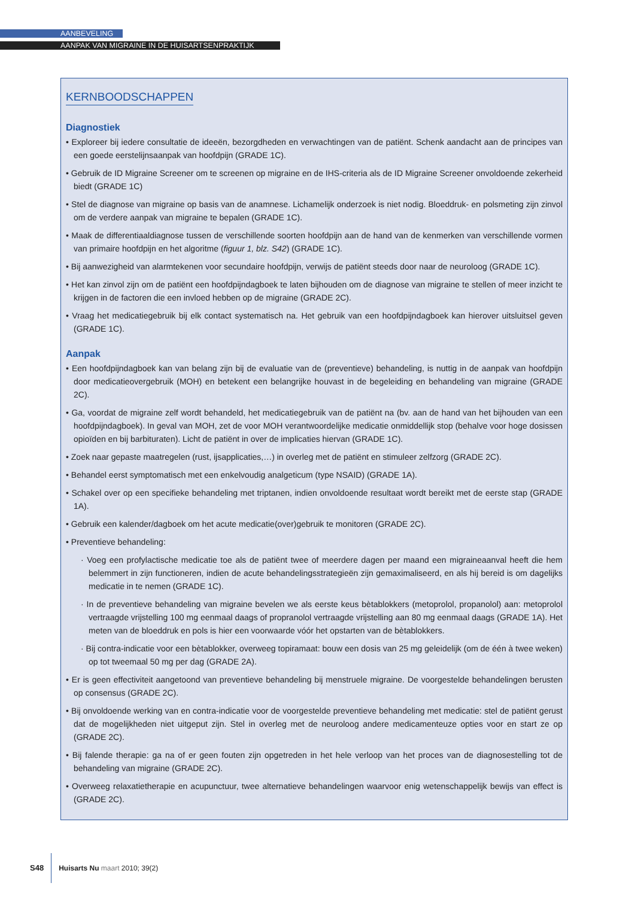AANBEVELING
AANPAK VAN MIGRAINE IN DE HUISARTSENPRAKTIJK
KERNBOODSCHAPPEN
Diagnostiek
• Exploreer bij iedere consultatie de ideeën, bezorgdheden en verwachtingen van de patiënt. Schenk aandacht aan de principes van een goede eerstelijnsaanpak van hoofdpijn (GRADE 1C).
• Gebruik de ID Migraine Screener om te screenen op migraine en de IHS-criteria als de ID Migraine Screener onvoldoende zekerheid biedt (GRADE 1C)
• Stel de diagnose van migraine op basis van de anamnese. Lichamelijk onderzoek is niet nodig. Bloeddruk- en polsmeting zijn zinvol om de verdere aanpak van migraine te bepalen (GRADE 1C).
• Maak de differentiaaldiagnose tussen de verschillende soorten hoofdpijn aan de hand van de kenmerken van verschillende vormen van primaire hoofdpijn en het algoritme (figuur 1, blz. S42) (GRADE 1C).
• Bij aanwezigheid van alarmtekenen voor secundaire hoofdpijn, verwijs de patiënt steeds door naar de neuroloog (GRADE 1C).
• Het kan zinvol zijn om de patiënt een hoofdpijndagboek te laten bijhouden om de diagnose van migraine te stellen of meer inzicht te krijgen in de factoren die een invloed hebben op de migraine (GRADE 2C).
• Vraag het medicatiegebruik bij elk contact systematisch na. Het gebruik van een hoofdpijndagboek kan hierover uitsluitsel geven (GRADE 1C).
Aanpak
• Een hoofdpijndagboek kan van belang zijn bij de evaluatie van de (preventieve) behandeling, is nuttig in de aanpak van hoofdpijn door medicatieovergebruik (MOH) en betekent een belangrijke houvast in de begeleiding en behandeling van migraine (GRADE 2C).
• Ga, voordat de migraine zelf wordt behandeld, het medicatiegebruik van de patiënt na (bv. aan de hand van het bijhouden van een hoofdpijndagboek). In geval van MOH, zet de voor MOH verantwoordelijke medicatie onmiddellijk stop (behalve voor hoge dosissen opioïden en bij barbituraten). Licht de patiënt in over de implicaties hiervan (GRADE 1C).
• Zoek naar gepaste maatregelen (rust, ijsapplicaties,…) in overleg met de patiënt en stimuleer zelfzorg (GRADE 2C).
• Behandel eerst symptomatisch met een enkelvoudig analgeticum (type NSAID) (GRADE 1A).
• Schakel over op een specifieke behandeling met triptanen, indien onvoldoende resultaat wordt bereikt met de eerste stap (GRADE 1A).
• Gebruik een kalender/dagboek om het acute medicatie(over)gebruik te monitoren (GRADE 2C).
• Preventieve behandeling:
· Voeg een profylactische medicatie toe als de patiënt twee of meerdere dagen per maand een migraineaanval heeft die hem belemmert in zijn functioneren, indien de acute behandelingsstrategieën zijn gemaximaliseerd, en als hij bereid is om dagelijks medicatie in te nemen (GRADE 1C).
· In de preventieve behandeling van migraine bevelen we als eerste keus bètablokkers (metoprolol, propanolol) aan: metoprolol vertraagde vrijstelling 100 mg eenmaal daags of propranolol vertraagde vrijstelling aan 80 mg eenmaal daags (GRADE 1A). Het meten van de bloeddruk en pols is hier een voorwaarde vóór het opstarten van de bètablokkers.
· Bij contra-indicatie voor een bètablokker, overweeg topiramaat: bouw een dosis van 25 mg geleidelijk (om de één à twee weken) op tot tweemaal 50 mg per dag (GRADE 2A).
• Er is geen effectiviteit aangetoond van preventieve behandeling bij menstruele migraine. De voorgestelde behandelingen berusten op consensus (GRADE 2C).
• Bij onvoldoende werking van en contra-indicatie voor de voorgestelde preventieve behandeling met medicatie: stel de patiënt gerust dat de mogelijkheden niet uitgeput zijn. Stel in overleg met de neuroloog andere medicamenteuze opties voor en start ze op (GRADE 2C).
• Bij falende therapie: ga na of er geen fouten zijn opgetreden in het hele verloop van het proces van de diagnosestelling tot de behandeling van migraine (GRADE 2C).
• Overweeg relaxatietherapie en acupunctuur, twee alternatieve behandelingen waarvoor enig wetenschappelijk bewijs van effect is (GRADE 2C).
S48 Huisarts Nu maart 2010; 39(2)